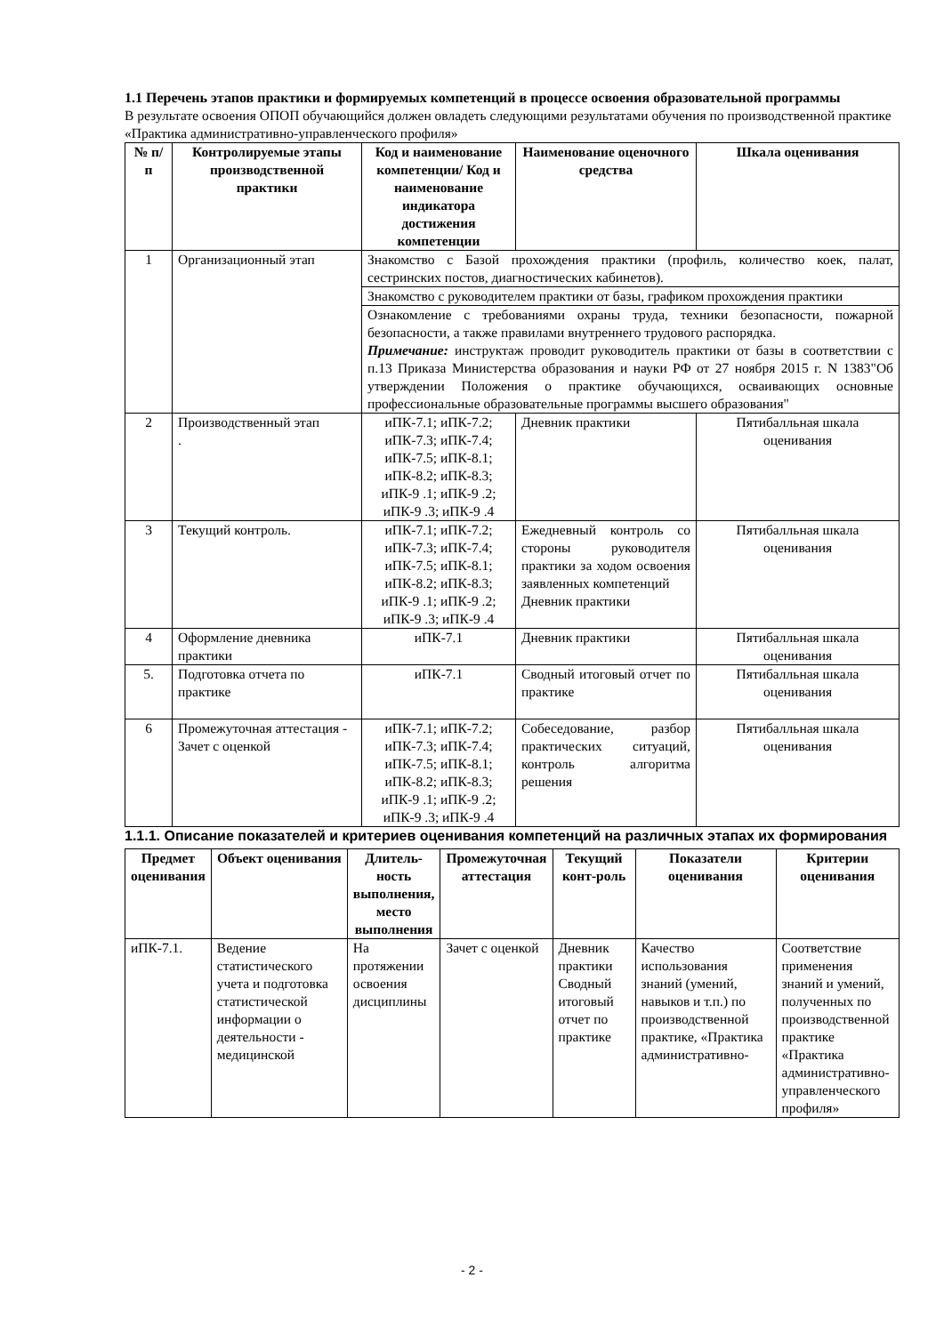1.1 Перечень этапов практики и формируемых компетенций в процессе освоения образовательной программы
В результате освоения ОПОП обучающийся должен овладеть следующими результатами обучения по производственной практике «Практика административно-управленческого профиля»
| № п/п | Контролируемые этапы производственной практики | Код и наименование компетенции/ Код и наименование индикатора достижения компетенции | Наименование оценочного средства | Шкала оценивания |
| --- | --- | --- | --- | --- |
| 1 | Организационный этап | Знакомство с Базой прохождения практики (профиль, количество коек, палат, сестринских постов, диагностических кабинетов). | | |
| | | Знакомство с руководителем практики от базы, графиком прохождения практики | | |
| | | Ознакомление с требованиями охраны труда, техники безопасности, пожарной безопасности, а также правилами внутреннего трудового распорядка. Примечание: инструктаж проводит руководитель практики от базы в соответствии с п.13 Приказа Министерства образования и науки РФ от 27 ноября 2015 г. N 1383"Об утверждении Положения о практике обучающихся, осваивающих основные профессиональные образовательные программы высшего образования" | | |
| 2 | Производственный этап . | иПК-7.1; иПК-7.2; иПК-7.3; иПК-7.4; иПК-7.5; иПК-8.1; иПК-8.2; иПК-8.3; иПК-9 .1; иПК-9 .2; иПК-9 .3; иПК-9 .4 | Дневник практики | Пятибалльная шкала оценивания |
| 3 | Текущий контроль. | иПК-7.1; иПК-7.2; иПК-7.3; иПК-7.4; иПК-7.5; иПК-8.1; иПК-8.2; иПК-8.3; иПК-9 .1; иПК-9 .2; иПК-9 .3; иПК-9 .4 | Ежедневный контроль со стороны руководителя практики за ходом освоения заявленных компетенций Дневник практики | Пятибалльная шкала оценивания |
| 4 | Оформление дневника практики | иПК-7.1 | Дневник практики | Пятибалльная шкала оценивания |
| 5. | Подготовка отчета по практике | иПК-7.1 | Сводный итоговый отчет по практике | Пятибалльная шкала оценивания |
| 6 | Промежуточная аттестация - Зачет с оценкой | иПК-7.1; иПК-7.2; иПК-7.3; иПК-7.4; иПК-7.5; иПК-8.1; иПК-8.2; иПК-8.3; иПК-9 .1; иПК-9 .2; иПК-9 .3; иПК-9 .4 | Собеседование, разбор практических ситуаций, контроль алгоритма решения | Пятибалльная шкала оценивания |
1.1.1. Описание показателей и критериев оценивания компетенций на различных этапах их формирования
| Предмет оценивания | Объект оценивания | Длитель-ность выполнения, место выполнения | Промежуточная аттестация | Текущий конт-роль | Показатели оценивания | Критерии оценивания |
| --- | --- | --- | --- | --- | --- | --- |
| иПК-7.1. | Ведение статистического учета и подготовка статистической информации о деятельности - медицинской | На протяжении освоения дисциплины | Зачет с оценкой | Дневник практики Сводный итоговый отчет по практике | Качество использования знаний (умений, навыков и т.п.) по производственной практике, «Практика административно- | Соответствие применения знаний и умений, полученных по производственной практике «Практика административно-управленческого профиля» |
- 2 -